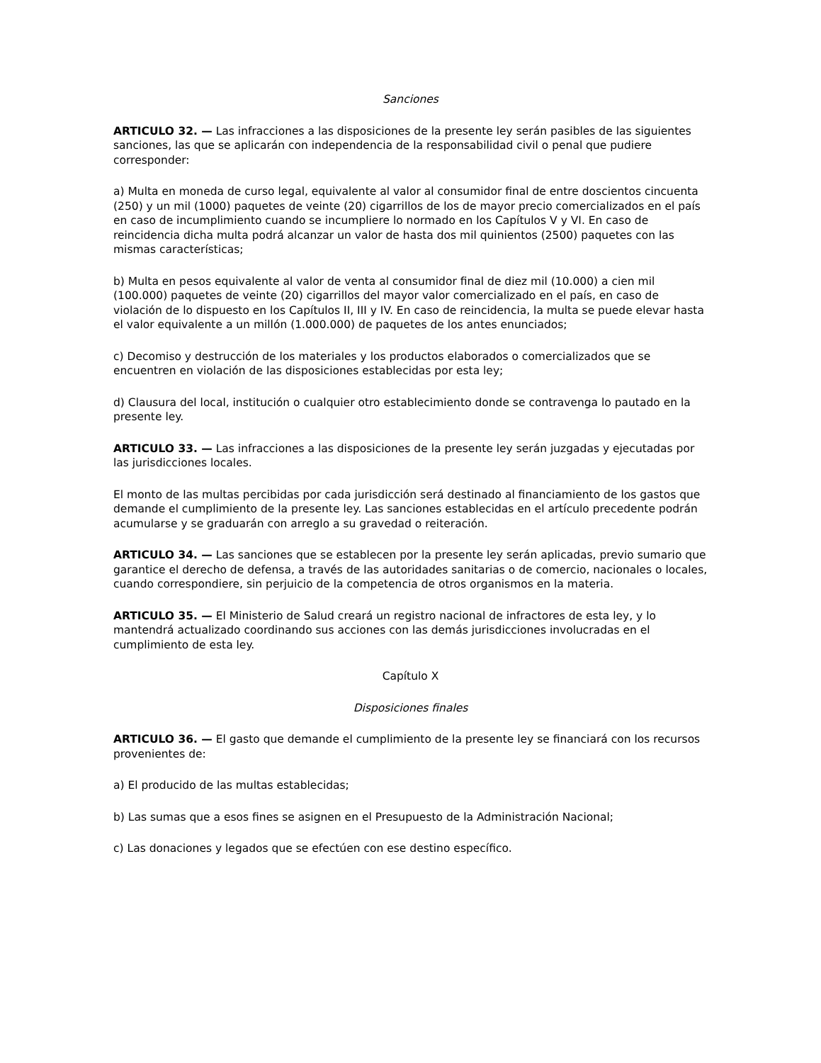Sanciones
ARTICULO 32. — Las infracciones a las disposiciones de la presente ley serán pasibles de las siguientes sanciones, las que se aplicarán con independencia de la responsabilidad civil o penal que pudiere corresponder:
a) Multa en moneda de curso legal, equivalente al valor al consumidor final de entre doscientos cincuenta (250) y un mil (1000) paquetes de veinte (20) cigarrillos de los de mayor precio comercializados en el país en caso de incumplimiento cuando se incumpliere lo normado en los Capítulos V y VI. En caso de reincidencia dicha multa podrá alcanzar un valor de hasta dos mil quinientos (2500) paquetes con las mismas características;
b) Multa en pesos equivalente al valor de venta al consumidor final de diez mil (10.000) a cien mil (100.000) paquetes de veinte (20) cigarrillos del mayor valor comercializado en el país, en caso de violación de lo dispuesto en los Capítulos II, III y IV. En caso de reincidencia, la multa se puede elevar hasta el valor equivalente a un millón (1.000.000) de paquetes de los antes enunciados;
c) Decomiso y destrucción de los materiales y los productos elaborados o comercializados que se encuentren en violación de las disposiciones establecidas por esta ley;
d) Clausura del local, institución o cualquier otro establecimiento donde se contravenga lo pautado en la presente ley.
ARTICULO 33. — Las infracciones a las disposiciones de la presente ley serán juzgadas y ejecutadas por las jurisdicciones locales.
El monto de las multas percibidas por cada jurisdicción será destinado al financiamiento de los gastos que demande el cumplimiento de la presente ley. Las sanciones establecidas en el artículo precedente podrán acumularse y se graduarán con arreglo a su gravedad o reiteración.
ARTICULO 34. — Las sanciones que se establecen por la presente ley serán aplicadas, previo sumario que garantice el derecho de defensa, a través de las autoridades sanitarias o de comercio, nacionales o locales, cuando correspondiere, sin perjuicio de la competencia de otros organismos en la materia.
ARTICULO 35. — El Ministerio de Salud creará un registro nacional de infractores de esta ley, y lo mantendrá actualizado coordinando sus acciones con las demás jurisdicciones involucradas en el cumplimiento de esta ley.
Capítulo X
Disposiciones finales
ARTICULO 36. — El gasto que demande el cumplimiento de la presente ley se financiará con los recursos provenientes de:
a) El producido de las multas establecidas;
b) Las sumas que a esos fines se asignen en el Presupuesto de la Administración Nacional;
c) Las donaciones y legados que se efectúen con ese destino específico.